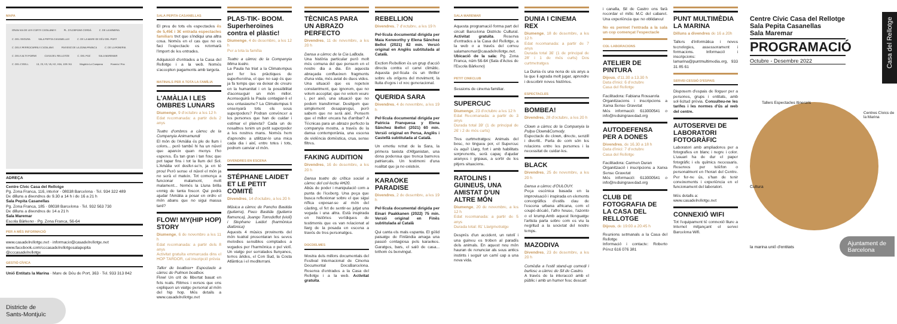Casa del Rellotge
MAPA
GRAN VIA DE LES CORTS CATALANES PL. D'ILDEFONS CERDÀ C. DE LA MINERIA C. DEL SEGURA SALA PEPITA CASANELLAS C. DE LA MARE DE DÉU DEL PORT C. DELS FERROCARRILS CATALANS PASSEIG DE LA ZONA FRANCA C. DE LA FONERIA C. DELS ALTS FORNS CASA DEL RELLOTGE C. DEL FOC SALA MAREMAR C. DEL CISELL 13, 23, V3, V5, H2, H16, 109 i N1 Magòria-La Campana Foneria / Foc
ADREÇA
Centre Cívic Casa del Rellotge
Pg. Zona Franca, 116, interior · 08038 Barcelona · Tel. 934 322 489
De dilluns a divendres de 9.30 a 14 h i de 16 a 21 h
Sala Pepita Casanellas
Pg. Zona Franca, 185 · 08038 Barcelona · Tel. 932 563 730
De dilluns a divendres de 14 a 21 h
Sala Maremar
Escola Bàrkeno · Pg. Zona Franca, 56-64
PER A MÉS INFORMACIÓ
www.casadelrellotge.net · informacio@casadelrellotge.net
www.facebook.com/cccasadelrellotgesalapepita
@cccasadelrellotge
GESTIÓ CÍVICA
Unió Entitats la Marina · Mare de Déu de Port, 363 · Tel. 933 313 842
Districte de
Sants-Montjuïc
SALA PEPITA CASANELLAS
El preu de tots els espectacles és de 5,45€ i 3€ entrada espectacles familiars tret que s'indiqui una altra cosa. Només en el cas que no es faci l'espectacle es retornarà l'import de les entrades.
Adquisició d'entrades a la Casa del Rellotge i a la web. Només s'accepten pagaments amb targeta.
MATINALS PER A TOTA LA FAMÍLIA
L'AMÀLIA I LES OMBRES LUNARS
Diumenge, 9 d'octubre a les 12 h
Edat recomanada: a partir dels 2 anys
Teatre d'ombres a càrrec de la Companyia Animamundi
El món de l'Amàlia és ple de llum i colors... però també hi ha un núvol que apareix quan menys t'ho esperes. És tan gran i tan fosc que pot tapar fins i tot la llum del Sol. L'Amàlia vol desfer-se'n, ja en té prou! Però sense el núvol el món ja no serà el mateix. Tot comença a funcionar malament, molt malament... Només la Lluna brilla enmig de tanta foscor. Qui podrà ajudar l'Amàlia a posar en ordre el món abans que no sigui massa tard?
FLOW! MY(HIP HOP) STORY
Diumenge, 6 de novembre a les 11 h
Edat recomanada: a partir dels 8 anys
Activitat gratuïta emmarcada dins el HOP TARDOR, cal inscripció prèvia
Taller de beatbox+ Espectacle a càrrec de Pulmon beatbox.
Flow! Un crit de llibertat basat en fets reals. Ritmes i versos que ens expliquen un viatge personal al món del hip hop. Més details a www.casadelrellotge.net
PLAS-TIK- BOOM. Superherоïnes contra el plàstic!
Diumenge, 4 de desembre, a les 12 h
Per a tota la família
Teatre a càrrec de la Companyia Mima teatre.
La Paula ha triat a la Climatempus per fer les pràctiques de superheroïna, el que no sap és que ja fa temps que va deixar de creure en la humanitat i en la possibilitat d'aconseguir un món millor. Aconseguirà la Paula contagiar-li el seu entusiasme? La Climatempus li ensenyarà tots els seus superpoders? Podran convèncer a les persones que han de cuidar i estimar el planeta? Cada un de nosaltres tenim un petit superpoder a les nostres mans. Només hem d'aprendre a utilitzar-lo una mica cada dia i així, entre totes i tots, podrem canviar el món.
DIVENDRES EN ESCENA
STÉPHANE LAIDET ET LE PETIT COMITÉ
Divendres, 14 d'octubre, a les 20 h
Música a càrrec de Pancho Bastida (guitarra), Paco Bastida (guitarra flamenca), Joange Torredeflot (violí) i Stephane Laidet (harmònica diatònica)
Aquests 4 músics provinents del món teatral presentaran les seves melodies sensibles comptades a vegades per l'harmònica o pel violí. Un viatge per serralades llunyanes, terres àrides, el Con Sud, la Costa Atlàntica i el mediterrani.
TÈCNICAS PARA UN ABRAZO PERFECTO
Divendres, 11 de novembre, a les 20 h
Dansa a càrrec de la Cia LaBoda.
Una història particular però molt més comuna del que pensem en el nostre dia a dia. En aquesta abraçada conflueixen fragments d'una vida, més aviat de dues vides. Una situació que es repeteix constantment, que ignorem, que no volem acceptar, que no volem veure i, per això, una situació que no podem transformar. Desitgem que simplement desaparegui, però sabem que no serà així. Pensem que el millor encara ha d'arribar? A Técnicas para un abrazo perfecto la companyia mostra, a través de la dansa contemporània, una escena de violència domèstica, crua, sense filtres.
FAKING AUDITION
Divendres, 16 de desembre, a les 20 h
Dansa teatre de crítica social a càrrec del col·lectiu #H20.
Abús de poder i manipulació com a punta de l'iceberg. Una peça que busca reflexionar sobre el que sigui nífica exposar-se al món del càsting, el fet de sentir-se jutjat una vegada i una altra. Està inspirada en històries verídiques de testimonis que es van relacionat al llarg de la posada en escena a través de tres personatges.
DOCDELMES
Mostra dels millors documentals del Festival Internacional de Cinema Documental DocsBarcelona. Reserva d'entrades a la Casa del Rellotge i a la web. Activitat gratuïta.
REBELLION
Divendres, 7 d'octubre, a les 19 h
Pel·lícula documental dirigida per Maia Kenworthy y Elena Sánchez Bellot (2021) 82 min. Versió original en Anglès subtitulada al Català.
Exction Rebellion és un grup d'acció directa contra el canvi climàtic. Aquesta pel·lícula és un thriller sobre els orígens del moviment, la lluita d'egos i el xoc generacional.
QUERIDA SARA
Divendres, 4 de novembre, a les 19 h
Pel·lícula documental dirigida per Patricia Franquesa y Elena Sánchez Bellot (2021) 60 min. Versió original en Persa, Anglès i Castellà subtitulada al Català.
Un emotiu retrat de la Sara, la primera taxista d'Afganistan, una dona poderosa que trenca barreres patriarcals. Un testimoni d'una realitat que ja no existeix.
KARAOKE PARADISE
Divendres, 2 de desembre, a les 19 h
Pel·lícula documental dirigida per Einari Paakkanen (2022) 75 min. Versió original en Finès subtitulada al Català
Qui canta els mals espanta. El gèlid paisatge de Finlàndia amaga una passió contagiosa pels karaokes. Garatges, bars, el saló de casa... tothom és benvingut.
SALA MAREMAR
Aquesta programació forma part del circuit Barcelona Districte Cultural. Activitat gratuïta. Reserva d'entrades a la Casa del Rellotge, a la web o a través del correu salamaremar@casadelrellotge.net.
Ubicació de la sala: Pg. Zona Franca, núm 56-64 (Sala d'Actes de l'Escola Bàrkeno)
PETIT CINECLUB
Sessions de cinema familiar.
SUPERCUC
Diumenge, 23 d'octubre a les 12 h
Edat Recomanada: a partir de 3 anys
Durada total 39' (1 de principal de 26' i 2 de més curts)
Tres curtmetratges: Animals del bosc, no tingueu por, el Supercuc és aquí! Llarg, fort i amb habilitats sorprenents, serà capaç d'ajudar aranyes i gripaus, a sortir de les pitjors situacions.
RATOLINS I GUINEUS, UNA AMISTAT D'UN ALTRE MÓN
Diumenge, 20 de novembre, a les 12 h
Edat recomanada: a partir de 5 anys
Durada total: 81' Llargmetratge
Després d'un accident, un ratolí i una guineu es troben al paradís dels animals. En aquest nou món hauran de renunciar als seus antics instints i seguir un camí cap a una nova vida.
DUNIA I CINEMA REX
Diumenge, 18 de desembre, a les 12 h
Edat recomanada: a partir de 7 anys
Durada total 36' (1 de principal de 28' i 1 de més curts) Dos curtmetratges
La Dunia és una nena de sis anys a la que li agrada molt jugar, aprendre i descobrir noves històries.
ESPECTACLES
BOMBEA!
Divendres, 28 d'octubre, a les 20 h
Clown a càrrec de la Companyia la Pulpa Clown&Comedy.
Espectacle de clown, directe, senzill i divertit.. Parla de com són les relacions entre les persones i la necessitat de cuidar-les.
BLACK
Divendres, 25 de novembre, a les 20 h
Dansa a càrrec d'OULOUY.
Peça escènica basada en la improvisació i inspirada en elements coreogràfics d'estils clau de l'escena urbana africana, com el coupé-décalé, l'afro house, l'azonto o el krump.Amb aquest llenguatge l'artista parla sobre com es viu la negritud a la societat del nostre temps.
MAZODIVA
Divendres, 23 de desembre, a les 20 h
Comèdia a l'estil stand-up comedi i burlesc a càrrec de Sil de Castro.
A través de la interacció amb el públic i amb un humor fesc descart
i canalla, Sil de Castro ens farà recordar el mític M.C del cabaret. Una experiència que no oblidareu!
No es permet l'entrada a la sala un cop començat l'espectacle
COL·LABORACIONS
ATELIER DE PINTURA
Dijous, d'11.30 a 13.30 h
Data d'inici: 6 d'octubre
Casa del Rellotge
Facilitadora: Fabiana Rossarola
Organitzacions i inscripcions a Xarxa Sense Gravetat
Més informació: 613000541 o info@redsingravedad.org
AUTODEFENSA PER A DONES
Divendres, de 16.30 a 18 h
Data d'inici: 7 d'octubre
Casa del Rellotge
Facilitadora: Carmen Duran
Organització i inscripcions a Xarxa Sense Gravetat
Més informació: 613000541 o info@redsingravedad.org
CLUB DE FOTOGRAFIA DE LA CASA DEL RELLOTGE
Dijous, de 19:00 a 20:45 h
Reunions setmanals a la Casa del Rellotge
Informació i contacte: Roberto Pérez 616 076 381
PUNT MULTIMÈDIA LA MARINA
Dilluns a divendres de 16 a 20h
Tallers d'informàtica i noves tecnologies, assessorament i formacions. Informació i inscripcions: lamarina@puntmultimedia.org, 933 31 85 61
SERVEI CESSIÓ D'ESPAIS
Disposem d'espais de lloguer per a persones, grups i entitats, amb sol·licitud prèvia. Consulteu-ne les tarifes i les normes d'ús al web del centre.
AUTOSERVEI DE LABORATORI FOTOGRÀFIC
Laboratori amb ampliadores per a fotografies en blanc i negre i color. L'usuari ha de dur el paper fotogràfic i els químics necessaris. Reserves per telèfon o personalment en l'horari del Centre. Per fer-ne ús, s'han de tenir coneixements i experiència en el funcionament del laboratori.
Més detalls a:
www.casadelrellotge.net
CONNEXIÓ WIFI
Tot l'equipament té connexió lliure a Internet mitjançant el servei Barcelona Wifi.
Centre Cívic Casa del Rellotge
Sala Pepita Casanellas
Sala Maremar
PROGRAMACIÓ
Octubre - Desembre 2022
Tallers Espectacles Itineraris
Centres Cívics de la Marina
Cultura
la marina unió d'entitats Ajuntament de
Barcelona